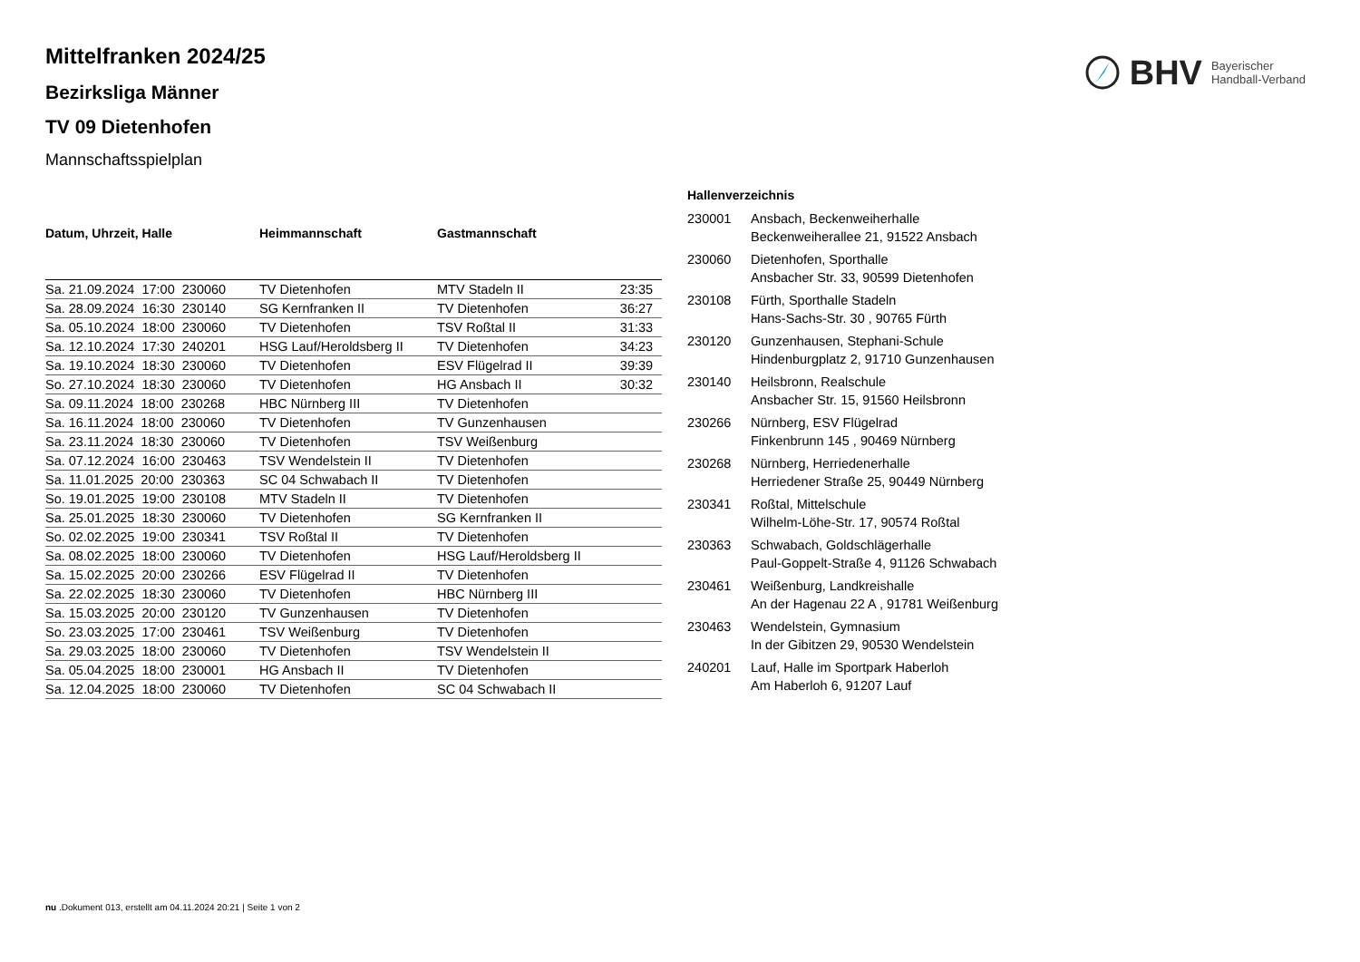BHV Bayerischer
Handball-Verband
Mittelfranken 2024/25
Bezirksliga Männer
TV 09 Dietenhofen
Mannschaftsspielplan
| Datum, Uhrzeit, Halle | Heimmannschaft | Gastmannschaft | |
| --- | --- | --- | --- |
| Sa. 21.09.2024 17:00 230060 | TV Dietenhofen | MTV Stadeln II | 23:35 |
| Sa. 28.09.2024 16:30 230140 | SG Kernfranken II | TV Dietenhofen | 36:27 |
| Sa. 05.10.2024 18:00 230060 | TV Dietenhofen | TSV Roßtal II | 31:33 |
| Sa. 12.10.2024 17:30 240201 | HSG Lauf/Heroldsberg II | TV Dietenhofen | 34:23 |
| Sa. 19.10.2024 18:30 230060 | TV Dietenhofen | ESV Flügelrad II | 39:39 |
| So. 27.10.2024 18:30 230060 | TV Dietenhofen | HG Ansbach II | 30:32 |
| Sa. 09.11.2024 18:00 230268 | HBC Nürnberg III | TV Dietenhofen | |
| Sa. 16.11.2024 18:00 230060 | TV Dietenhofen | TV Gunzenhausen | |
| Sa. 23.11.2024 18:30 230060 | TV Dietenhofen | TSV Weißenburg | |
| Sa. 07.12.2024 16:00 230463 | TSV Wendelstein II | TV Dietenhofen | |
| Sa. 11.01.2025 20:00 230363 | SC 04 Schwabach II | TV Dietenhofen | |
| So. 19.01.2025 19:00 230108 | MTV Stadeln II | TV Dietenhofen | |
| Sa. 25.01.2025 18:30 230060 | TV Dietenhofen | SG Kernfranken II | |
| So. 02.02.2025 19:00 230341 | TSV Roßtal II | TV Dietenhofen | |
| Sa. 08.02.2025 18:00 230060 | TV Dietenhofen | HSG Lauf/Heroldsberg II | |
| Sa. 15.02.2025 20:00 230266 | ESV Flügelrad II | TV Dietenhofen | |
| Sa. 22.02.2025 18:30 230060 | TV Dietenhofen | HBC Nürnberg III | |
| Sa. 15.03.2025 20:00 230120 | TV Gunzenhausen | TV Dietenhofen | |
| So. 23.03.2025 17:00 230461 | TSV Weißenburg | TV Dietenhofen | |
| Sa. 29.03.2025 18:00 230060 | TV Dietenhofen | TSV Wendelstein II | |
| Sa. 05.04.2025 18:00 230001 | HG Ansbach II | TV Dietenhofen | |
| Sa. 12.04.2025 18:00 230060 | TV Dietenhofen | SC 04 Schwabach II | |
| Hallenverzeichnis | |
| --- | --- |
| 230001 | Ansbach, Beckenweiherhalle Beckenweiherallee 21, 91522 Ansbach |
| 230060 | Dietenhofen, Sporthalle Ansbacher Str. 33, 90599 Dietenhofen |
| 230108 | Fürth, Sporthalle Stadeln Hans-Sachs-Str. 30 , 90765 Fürth |
| 230120 | Gunzenhausen, Stephani-Schule Hindenburgplatz 2, 91710 Gunzenhausen |
| 230140 | Heilsbronn, Realschule Ansbacher Str. 15, 91560 Heilsbronn |
| 230266 | Nürnberg, ESV Flügelrad Finkenbrunn 145 , 90469 Nürnberg |
| 230268 | Nürnberg, Herriedenerhalle Herriedener Straße 25, 90449 Nürnberg |
| 230341 | Roßtal, Mittelschule Wilhelm-Löhe-Str. 17, 90574 Roßtal |
| 230363 | Schwabach, Goldschlägerhalle Paul-Goppelt-Straße 4, 91126 Schwabach |
| 230461 | Weißenburg, Landkreishalle An der Hagenau 22 A , 91781 Weißenburg |
| 230463 | Wendelstein, Gymnasium In der Gibitzen 29, 90530 Wendelstein |
| 240201 | Lauf, Halle im Sportpark Haberloh Am Haberloh 6, 91207 Lauf |
nu .Dokument 013, erstellt am 04.11.2024 20:21 | Seite 1 von 2